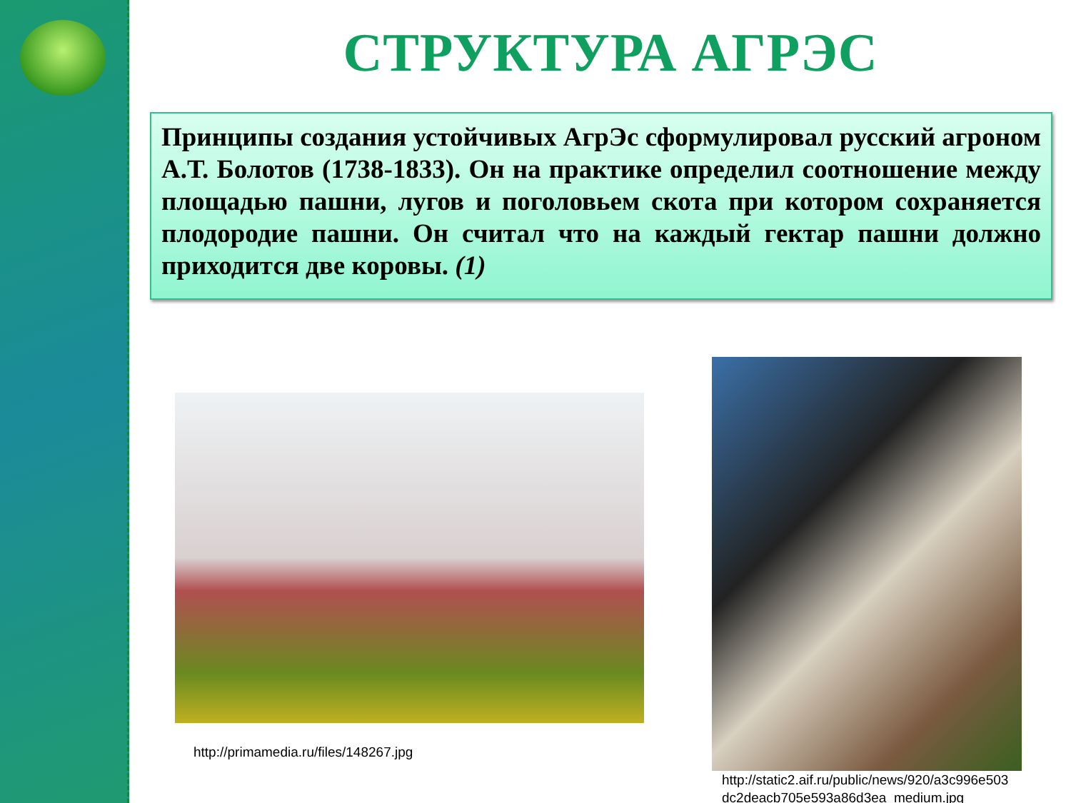СТРУКТУРА АГРЭС
Принципы создания устойчивых АгрЭс сформулировал русский агроном А.Т. Болотов (1738-1833). Он на практике определил соотношение между площадью пашни, лугов и поголовьем скота при котором сохраняется плодородие пашни. Он считал что на каждый гектар пашни должно приходится две коровы. (1)
http://primamedia.ru/files/148267.jpg
http://static2.aif.ru/public/news/920/a3c996e503
dc2deacb705e593a86d3ea_medium.jpg